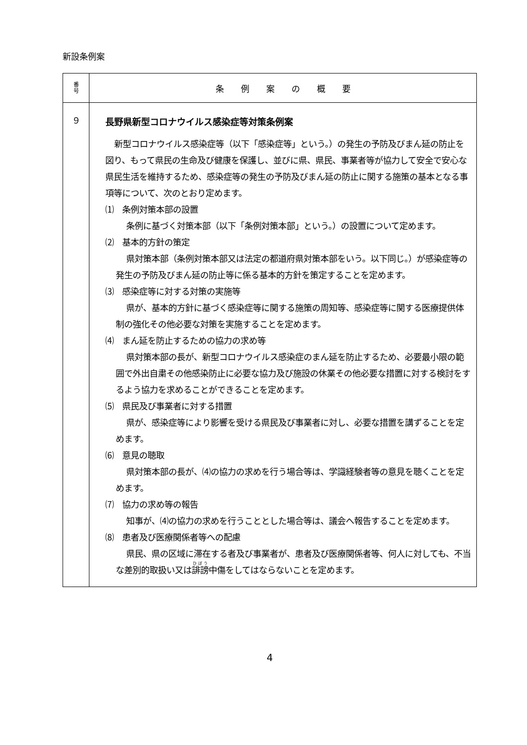新設条例案
| 番 号 | 条 例 案 の 概 要 |
| --- | --- |
| ９ | 長野県新型コロナウイルス感染症等対策条例案 新型コロナウイルス感染症等（以下「感染症等」という。）の発生の予防及びまん延の防止を図り、もって県民の生命及び健康を保護し、並びに県、県民、事業者等が協力して安全で安心な県民生活を維持するため、感染症等の発生の予防及びまん延の防止に関する施策の基本となる事項等について、次のとおり定めます。 ⑴ 条例対策本部の設置 条例に基づく対策本部（以下「条例対策本部」という。）の設置について定めます。 ⑵ 基本的方針の策定 県対策本部（条例対策本部又は法定の都道府県対策本部をいう。以下同じ。）が感染症等の発生の予防及びまん延の防止等に係る基本的方針を策定することを定めます。 ⑶ 感染症等に対する対策の実施等 県が、基本的方針に基づく感染症等に関する施策の周知等、感染症等に関する医療提供体制の強化その他必要な対策を実施することを定めます。 ⑷ まん延を防止するための協力の求め等 県対策本部の長が、新型コロナウイルス感染症のまん延を防止するため、必要最小限の範囲で外出自粛その他感染防止に必要な協力及び施設の休業その他必要な措置に対する検討をするよう協力を求めることができることを定めます。 ⑸ 県民及び事業者に対する措置 県が、感染症等により影響を受ける県民及び事業者に対し、必要な措置を講ずることを定めます。 ⑹ 意見の聴取 県対策本部の長が、⑷の協力の求めを行う場合等は、学識経験者等の意見を聴くことを定めます。 ⑺ 協力の求め等の報告 知事が、⑷の協力の求めを行うこととした場合等は、議会へ報告することを定めます。 ⑻ 患者及び医療関係者等への配慮 県民、県の区域に滞在する者及び事業者が、患者及び医療関係者等、何人に対しても、不当な差別的取扱い又は 誹謗 中傷をしてはならないことを定めます。 |
4